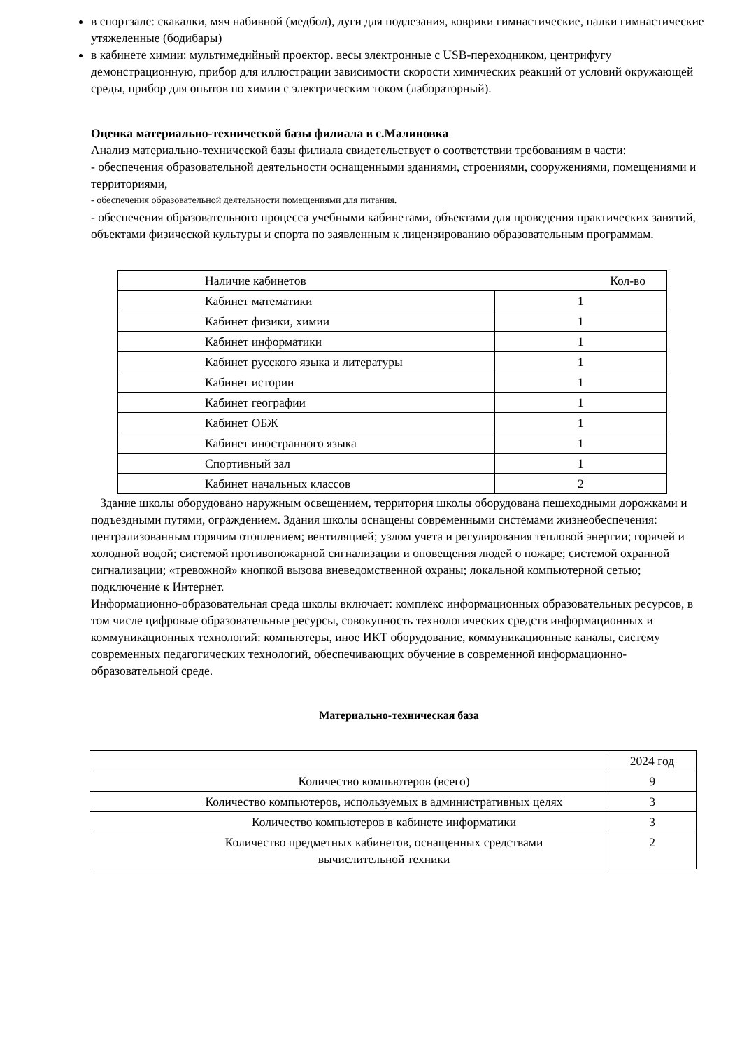в спортзале: скакалки, мяч набивной (медбол), дуги для подлезания, коврики гимнастические, палки гимнастические утяжеленные (бодибары)
в кабинете химии: мультимедийный проектор. весы электронные с USB-переходником, центрифугу демонстрационную, прибор для иллюстрации зависимости скорости химических реакций от условий окружающей среды, прибор для опытов по химии с электрическим током (лабораторный).
Оценка материально-технической базы филиала в с.Малиновка
Анализ материально-технической базы филиала свидетельствует о соответствии требованиям в части:
- обеспечения образовательной деятельности оснащенными зданиями, строениями, сооружениями, помещениями и территориями,
- обеспечения образовательной деятельности помещениями для питания.
- обеспечения образовательного процесса учебными кабинетами, объектами для проведения практических занятий, объектами физической культуры и спорта по заявленным к лицензированию образовательным программам.
| Наличие кабинетов | Кол-во |
| Кабинет математики | 1 |
| Кабинет физики, химии | 1 |
| Кабинет информатики | 1 |
| Кабинет русского языка и литературы | 1 |
| Кабинет истории | 1 |
| Кабинет географии | 1 |
| Кабинет ОБЖ | 1 |
| Кабинет иностранного языка | 1 |
| Спортивный зал | 1 |
| Кабинет начальных классов | 2 |
Здание школы оборудовано наружным освещением, территория школы оборудована пешеходными дорожками и подъездными путями, ограждением. Здания школы оснащены современными системами жизнеобеспечения: централизованным горячим отоплением; вентиляцией; узлом учета и регулирования тепловой энергии; горячей и холодной водой; системой противопожарной сигнализации и оповещения людей о пожаре; системой охранной сигнализации; «тревожной» кнопкой вызова вневедомственной охраны; локальной компьютерной сетью; подключение к Интернет.
Информационно-образовательная среда школы включает: комплекс информационных образовательных ресурсов, в том числе цифровые образовательные ресурсы, совокупность технологических средств информационных и коммуникационных технологий: компьютеры, иное ИКТ оборудование, коммуникационные каналы, систему современных педагогических технологий, обеспечивающих обучение в современной информационно-образовательной среде.
Материально-техническая база
| | 2024 год |
| Количество компьютеров (всего) | 9 |
| Количество компьютеров, используемых в административных целях | 3 |
| Количество компьютеров в кабинете информатики | 3 |
| Количество предметных кабинетов, оснащенных средствами вычислительной техники | 2 |